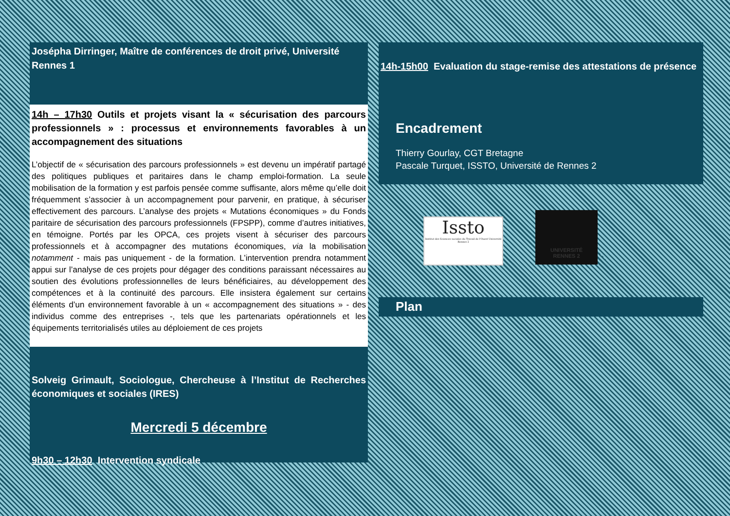Joséphа Dirringer, Maître de conférences de droit privé, Université Rennes 1
14h – 17h30 Outils et projets visant la « sécurisation des parcours professionnels » : processus et environnements favorables à un accompagnement des situations
L’objectif de « sécurisation des parcours professionnels » est devenu un impératif partagé des politiques publiques et paritaires dans le champ emploi-formation. La seule mobilisation de la formation y est parfois pensée comme suffisante, alors même qu’elle doit fréquemment s’associer à un accompagnement pour parvenir, en pratique, à sécuriser effectivement des parcours. L’analyse des projets « Mutations économiques » du Fonds paritaire de sécurisation des parcours professionnels (FPSPP), comme d’autres initiatives, en témoigne. Portés par les OPCA, ces projets visent à sécuriser des parcours professionnels et à accompagner des mutations économiques, via la mobilisation notamment - mais pas uniquement - de la formation. L’intervention prendra notamment appui sur l’analyse de ces projets pour dégager des conditions paraissant nécessaires au soutien des évolutions professionnelles de leurs bénéficiaires, au développement des compétences et à la continuité des parcours. Elle insistera également sur certains éléments d’un environnement favorable à un « accompagnement des situations » - des individus comme des entreprises -, tels que les partenariats opérationnels et les équipements territorialisés utiles au déploiement de ces projets
Solveig Grimault, Sociologue, Chercheuse à l’Institut de Recherches économiques et sociales (IRES)
Mercredi 5 décembre
9h30 – 12h30 Intervention syndicale
14h-15h00 Evaluation du stage-remise des attestations de présence
Encadrement
Thierry Gourlay, CGT Bretagne
Pascale Turquet, ISSTO, Université de Rennes 2
Issto
Institut des Sciences sociales du Travail de l'Ouest Université Rennes 2
UNIVERSITÉ
RENNES 2
Plan